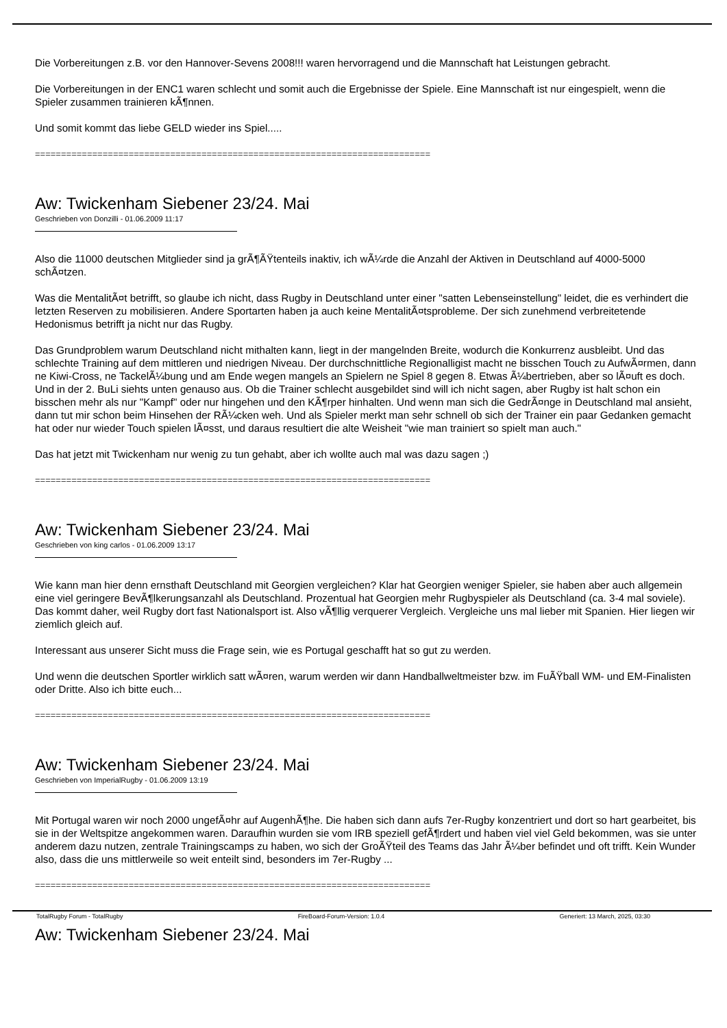Die Vorbereitungen z.B. vor den Hannover-Sevens 2008!!! waren hervorragend und die Mannschaft hat Leistungen gebracht.
Die Vorbereitungen in der ENC1 waren schlecht und somit auch die Ergebnisse der Spiele. Eine Mannschaft ist nur eingespielt, wenn die Spieler zusammen trainieren kÃ¶nnen.
Und somit kommt das liebe GELD wieder ins Spiel.....
============================================================================
Aw: Twickenham Siebener 23/24. Mai
Geschrieben von Donzilli - 01.06.2009 11:17
Also die 11000 deutschen Mitglieder sind ja grÃ¶ÃŸtenteils inaktiv, ich wÃ¼rde die Anzahl der Aktiven in Deutschland auf 4000-5000 schÃ¤tzen.
Was die MentalitÃ¤t betrifft, so glaube ich nicht, dass Rugby in Deutschland unter einer "satten Lebenseinstellung" leidet, die es verhindert die letzten Reserven zu mobilisieren. Andere Sportarten haben ja auch keine MentalitÃ¤tsprobleme. Der sich zunehmend verbreitetende Hedonismus betrifft ja nicht nur das Rugby.
Das Grundproblem warum Deutschland nicht mithalten kann, liegt in der mangelnden Breite, wodurch die Konkurrenz ausbleibt. Und das schlechte Training auf dem mittleren und niedrigen Niveau. Der durchschnittliche Regionalligist macht ne bisschen Touch zu AufwÃ¤rmen, dann ne Kiwi-Cross, ne TackelÃ¼bung und am Ende wegen mangels an Spielern ne Spiel 8 gegen 8. Etwas Ã¼bertrieben, aber so lÃ¤uft es doch. Und in der 2. BuLi siehts unten genauso aus. Ob die Trainer schlecht ausgebildet sind will ich nicht sagen, aber Rugby ist halt schon ein bisschen mehr als nur "Kampf" oder nur hingehen und den KÃ¶rper hinhalten. Und wenn man sich die GedrÃ¤nge in Deutschland mal ansieht, dann tut mir schon beim Hinsehen der RÃ¼cken weh. Und als Spieler merkt man sehr schnell ob sich der Trainer ein paar Gedanken gemacht hat oder nur wieder Touch spielen lÃ¤sst, und daraus resultiert die alte Weisheit "wie man trainiert so spielt man auch."
Das hat jetzt mit Twickenham nur wenig zu tun gehabt, aber ich wollte auch mal was dazu sagen ;)
============================================================================
Aw: Twickenham Siebener 23/24. Mai
Geschrieben von king carlos - 01.06.2009 13:17
Wie kann man hier denn ernsthaft Deutschland mit Georgien vergleichen? Klar hat Georgien weniger Spieler, sie haben aber auch allgemein eine viel geringere BevÃ¶lkerungsanzahl als Deutschland. Prozentual hat Georgien mehr Rugbyspieler als Deutschland (ca. 3-4 mal soviele). Das kommt daher, weil Rugby dort fast Nationalsport ist. Also vÃ¶llig verquerer Vergleich. Vergleiche uns mal lieber mit Spanien. Hier liegen wir ziemlich gleich auf.
Interessant aus unserer Sicht muss die Frage sein, wie es Portugal geschafft hat so gut zu werden.
Und wenn die deutschen Sportler wirklich satt wÃ¤ren, warum werden wir dann Handballweltmeister bzw. im FuÃŸball WM- und EM-Finalisten oder Dritte. Also ich bitte euch...
============================================================================
Aw: Twickenham Siebener 23/24. Mai
Geschrieben von ImperialRugby - 01.06.2009 13:19
Mit Portugal waren wir noch 2000 ungefÃ¤hr auf AugenhÃ¶he. Die haben sich dann aufs 7er-Rugby konzentriert und dort so hart gearbeitet, bis sie in der Weltspitze angekommen waren. Daraufhin wurden sie vom IRB speziell gefÃ¶rdert und haben viel viel Geld bekommen, was sie unter anderem dazu nutzen, zentrale Trainingscamps zu haben, wo sich der GroÃŸteil des Teams das Jahr Ã¼ber befindet und oft trifft. Kein Wunder also, dass die uns mittlerweile so weit enteilt sind, besonders im 7er-Rugby ...
============================================================================
Aw: Twickenham Siebener 23/24. Mai
TotalRugby Forum - TotalRugby FireBoard-Forum-Version: 1.0.4 Generiert: 13 March, 2025, 03:30